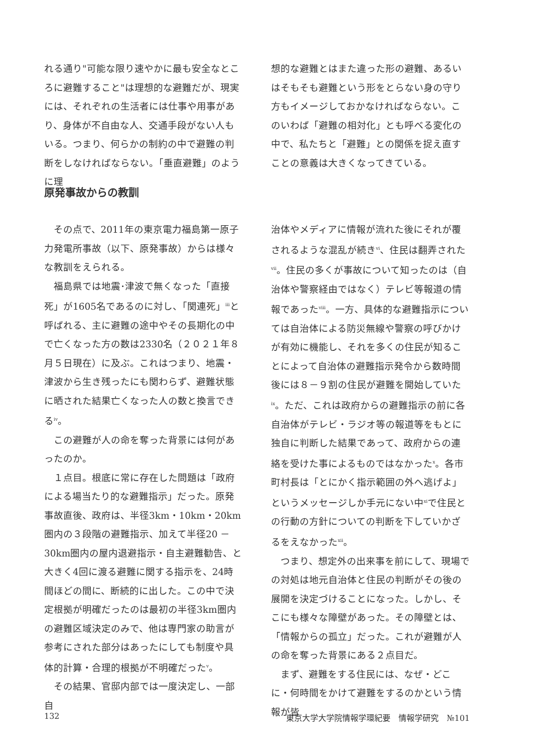れる通り"可能な限り速やかに最も安全なところに避難すること"は理想的な避難だが、現実には、それぞれの生活者には仕事や用事があり、身体が不自由な人、交通手段がない人もいる。つまり、何らかの制約の中で避難の判断をしなければならない。「垂直避難」のように理
想的な避難とはまた違った形の避難、あるいはそもそも避難という形をとらない身の守り方もイメージしておかなければならない。このいわば「避難の相対化」とも呼べる変化の中で、私たちと「避難」との関係を捉え直すことの意義は大きくなってきている。
原発事故からの教訓
その点で、2011年の東京電力福島第一原子力発電所事故（以下、原発事故）からは様々な教訓をえられる。
福島県では地震･津波で無くなった「直接死」が1605名であるのに対し、「関連死」<sup>iii</sup>と呼ばれる、主に避難の途中やその長期化の中で亡くなった方の数は2330名（２０２１年８月５日現在）に及ぶ。これはつまり、地震・津波から生き残ったにも関わらず、避難状態に晒された結果亡くなった人の数と換言できる<sup>iv</sup>。
この避難が人の命を奪った背景には何があったのか。
１点目。根底に常に存在した問題は「政府による場当たり的な避難指示」だった。原発事故直後、政府は、半径3km・10km・20km圏内の３段階の避難指示、加えて半径20 － 30km圏内の屋内退避指示・自主避難勧告、と大きく4回に渡る避難に関する指示を、24時間ほどの間に、断続的に出した。この中で決定根拠が明確だったのは最初の半径3km圏内の避難区域決定のみで、他は専門家の助言が参考にされた部分はあったにしても制度や具体的計算・合理的根拠が不明確だった<sup>v</sup>。
その結果、官邸内部では一度決定し、一部自
治体やメディアに情報が流れた後にそれが覆されるような混乱が続き<sup>vi</sup>、住民は翻弄された<sup>vii</sup>。住民の多くが事故について知ったのは（自治体や警察経由ではなく）テレビ等報道の情報であった<sup>viii</sup>。一方、具体的な避難指示については自治体による防災無線や警察の呼びかけが有効に機能し、それを多くの住民が知ることによって自治体の避難指示発令から数時間後には８－９割の住民が避難を開始していた<sup>ix</sup>。ただ、これは政府からの避難指示の前に各自治体がテレビ・ラジオ等の報道等をもとに独自に判断した結果であって、政府からの連絡を受けた事によるものではなかった<sup>x</sup>。各市町村長は「とにかく指示範囲の外へ逃げよ」というメッセージしか手元にない中<sup>xi</sup>で住民との行動の方針についての判断を下していかざるをえなかった<sup>xii</sup>。
つまり、想定外の出来事を前にして、現場での対処は地元自治体と住民の判断がその後の展開を決定づけることになった。しかし、そこにも様々な障壁があった。その障壁とは、「情報からの孤立」だった。これが避難が人の命を奪った背景にある２点目だ。
まず、避難をする住民には、なぜ・どこに・何時間をかけて避難をするのかという情報が皆
132 東京大学大学院情報学環紀要　情報学研究　№101